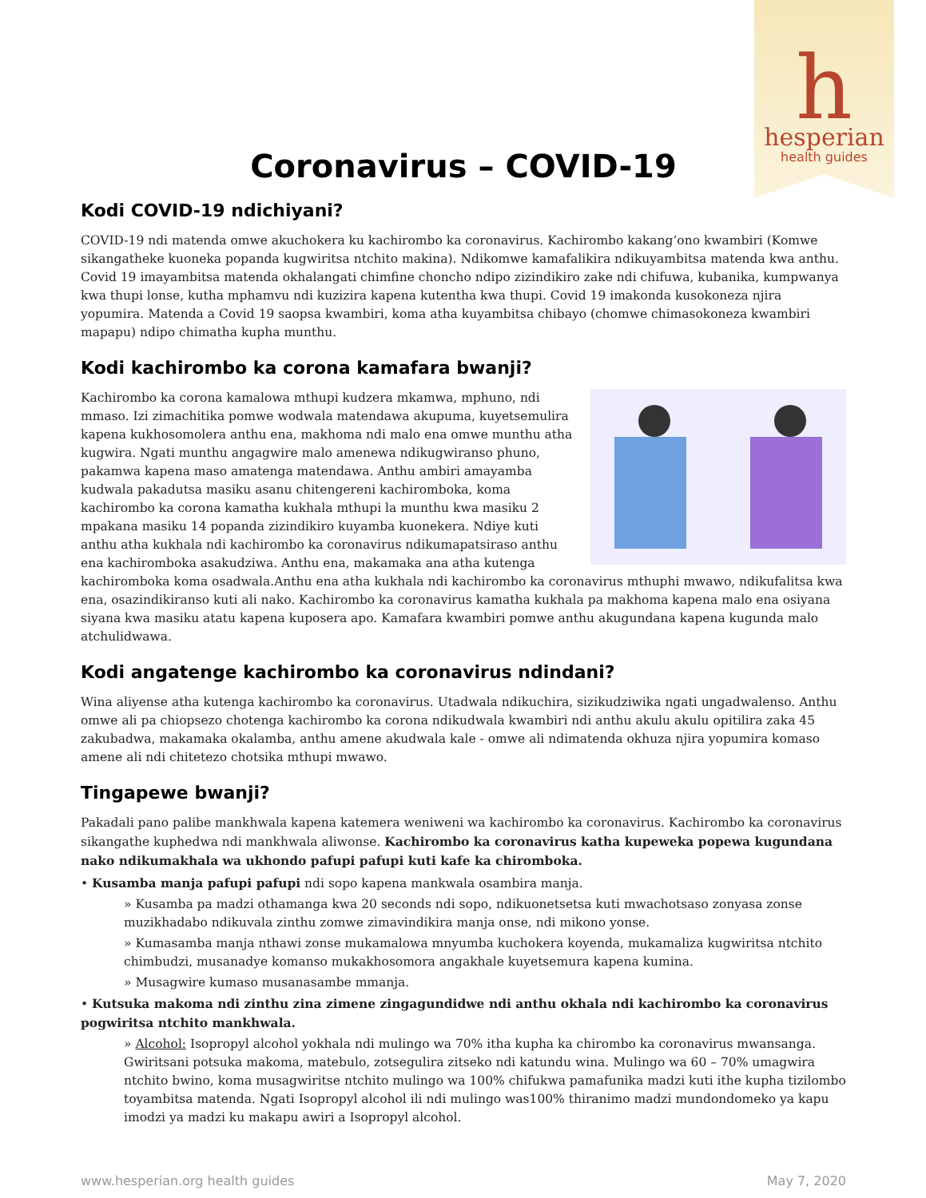h
hesperian
health guides
Coronavirus – COVID-19
Kodi COVID-19 ndichiyani?
COVID-19 ndi matenda omwe akuchokera ku kachirombo ka coronavirus. Kachirombo kakang’ono kwambiri (Komwe sikangatheke kuoneka popanda kugwiritsa ntchito makina). Ndikomwe kamafalikira ndikuyambitsa matenda kwa anthu. Covid 19 imayambitsa matenda okhalangati chimfine choncho ndipo zizindikiro zake ndi chifuwa, kubanika, kumpwanya kwa thupi lonse, kutha mphamvu ndi kuzizira kapena kutentha kwa thupi. Covid 19 imakonda kusokoneza njira yopumira. Matenda a Covid 19 saopsa kwambiri, koma atha kuyambitsa chibayo (chomwe chimasokoneza kwambiri mapapu) ndipo chimatha kupha munthu.
Kodi kachirombo ka corona kamafara bwanji?
Kachirombo ka corona kamalowa mthupi kudzera mkamwa, mphuno, ndi mmaso. Izi zimachitika pomwe wodwala matendawa akupuma, kuyetsemulira kapena kukhosomolera anthu ena, makhoma ndi malo ena omwe munthu atha kugwira. Ngati munthu angagwire malo amenewa ndikugwiranso phuno, pakamwa kapena maso amatenga matendawa. Anthu ambiri amayamba kudwala pakadutsa masiku asanu chitengereni kachiromboka, koma kachirombo ka corona kamatha kukhala mthupi la munthu kwa masiku 2 mpakana masiku 14 popanda zizindikiro kuyamba kuonekera. Ndiye kuti anthu atha kukhala ndi kachirombo ka coronavirus ndikumapatsiraso anthu ena kachiromboka asakudziwa. Anthu ena, makamaka ana atha kutenga kachiromboka koma osadwala.Anthu ena atha kukhala ndi kachirombo ka coronavirus mthuphi mwawo, ndikufalitsa kwa ena, osazindikiranso kuti ali nako. Kachirombo ka coronavirus kamatha kukhala pa makhoma kapena malo ena osiyana siyana kwa masiku atatu kapena kuposera apo. Kamafara kwambiri pomwe anthu akugundana kapena kugunda malo atchulidwawa.
Kodi angatenge kachirombo ka coronavirus ndindani?
Wina aliyense atha kutenga kachirombo ka coronavirus. Utadwala ndikuchira, sizikudziwika ngati ungadwalenso. Anthu omwe ali pa chiopsezo chotenga kachirombo ka corona ndikudwala kwambiri ndi anthu akulu akulu opitilira zaka 45 zakubadwa, makamaka okalamba, anthu amene akudwala kale - omwe ali ndimatenda okhuza njira yopumira komaso amene ali ndi chitetezo chotsika mthupi mwawo.
Tingapewe bwanji?
Pakadali pano palibe mankhwala kapena katemera weniweni wa kachirombo ka coronavirus. Kachirombo ka coronavirus sikangathe kuphedwa ndi mankhwala aliwonse. Kachirombo ka coronavirus katha kupeweka popewa kugundana nako ndikumakhala wa ukhondo pafupi pafupi kuti kafe ka chiromboka.
• Kusamba manja pafupi pafupi ndi sopo kapena mankwala osambira manja.
» Kusamba pa madzi othamanga kwa 20 seconds ndi sopo, ndikuonetsetsa kuti mwachotsaso zonyasa zonse muzikhadabo ndikuvala zinthu zomwe zimavindikira manja onse, ndi mikono yonse.
» Kumasamba manja nthawi zonse mukamalowa mnyumba kuchokera koyenda, mukamaliza kugwiritsa ntchito chimbudzi, musanadye komanso mukakhosomora angakhale kuyetsemura kapena kumina.
» Musagwire kumaso musanasambe mmanja.
• Kutsuka makoma ndi zinthu zina zimene zingagundidwe ndi anthu okhala ndi kachirombo ka coronavirus pogwiritsa ntchito mankhwala.
» Alcohol: Isopropyl alcohol yokhala ndi mulingo wa 70% itha kupha ka chirombo ka coronavirus mwansanga. Gwiritsani potsuka makoma, matebulo, zotsegulira zitseko ndi katundu wina. Mulingo wa 60 – 70% umagwira ntchito bwino, koma musagwiritse ntchito mulingo wa 100% chifukwa pamafunika madzi kuti ithe kupha tizilombo toyambitsa matenda. Ngati Isopropyl alcohol ili ndi mulingo was100% thiranimo madzi mundondomeko ya kapu imodzi ya madzi ku makapu awiri a Isopropyl alcohol.
www.hesperian.org health guides May 7, 2020